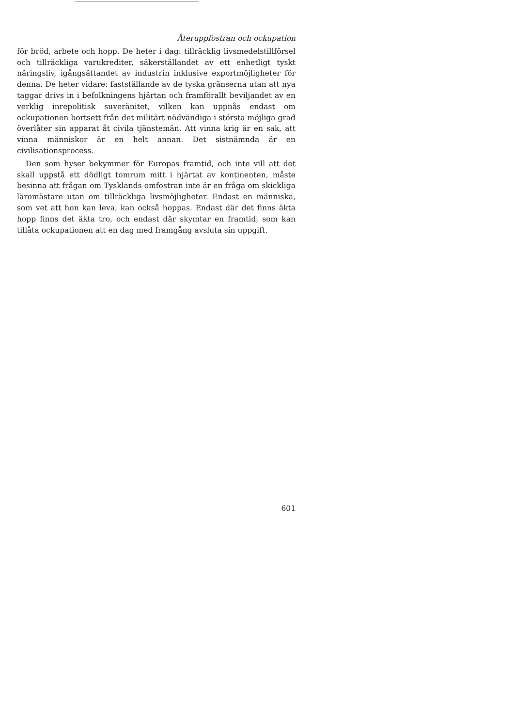Återuppfostran och ockupation
för bröd, arbete och hopp. De heter i dag: tillräcklig livsmedelstillförsel och tillräckliga varukrediter, säkerställandet av ett enhetligt tyskt näringsliv, igångsättandet av industrin inklusive exportmöjligheter för denna. De heter vidare: fastställande av de tyska gränserna utan att nya taggar drivs in i befolkningens hjärtan och framförallt beviljandet av en verklig inrepolitisk suveränitet, vilken kan uppnås endast om ockupationen bortsett från det militärt nödvändiga i största möjliga grad överlåter sin apparat åt civila tjänstemän. Att vinna krig är en sak, att vinna människor är en helt annan. Det sistnämnda är en civilisationsprocess.
Den som hyser bekymmer för Europas framtid, och inte vill att det skall uppstå ett dödligt tomrum mitt i hjärtat av kontinenten, måste besinna att frågan om Tysklands omfostran inte är en fråga om skickliga läromästare utan om tillräckliga livsmöjligheter. Endast en människa, som vet att hon kan leva, kan också hoppas. Endast där det finns äkta hopp finns det äkta tro, och endast där skymtar en framtid, som kan tillåta ockupationen att en dag med framgång avsluta sin uppgift.
601